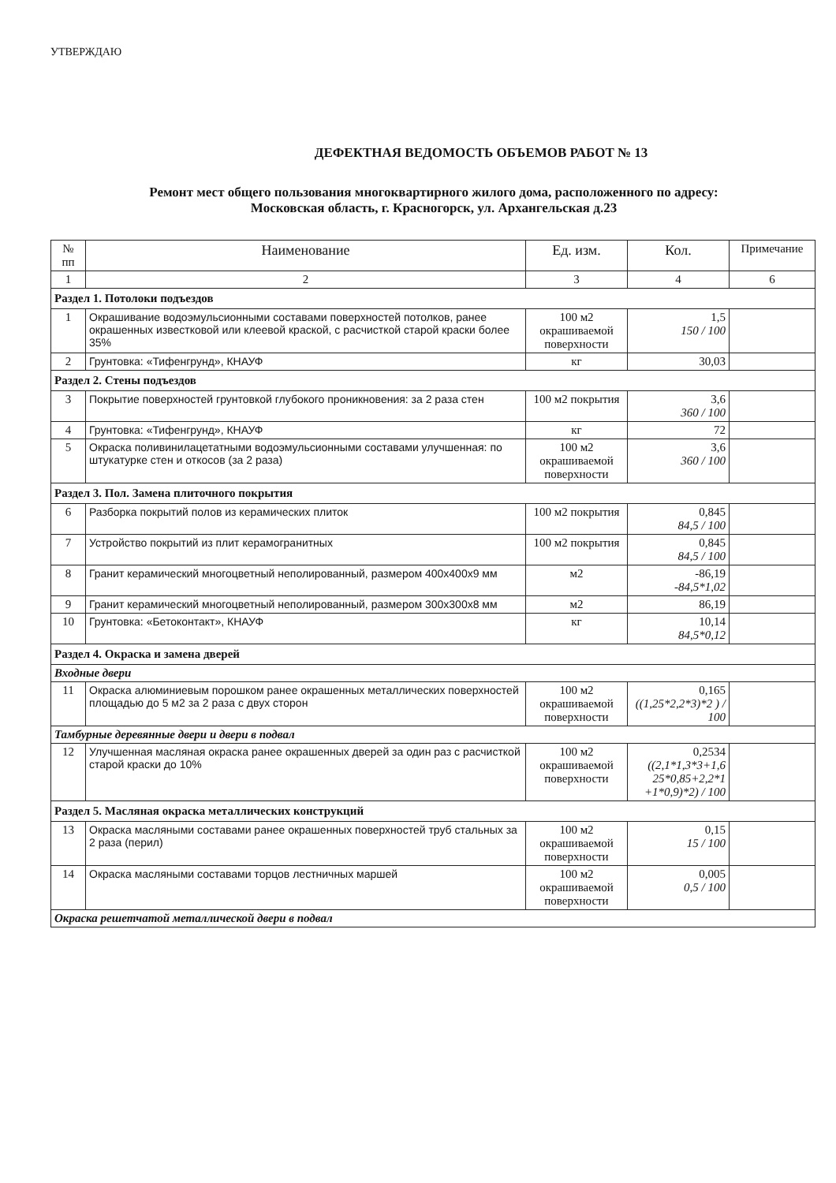УТВЕРЖДАЮ
ДЕФЕКТНАЯ ВЕДОМОСТЬ ОБЪЕМОВ РАБОТ № 13
Ремонт мест общего пользования многоквартирного жилого дома, расположенного по адресу:
Московская область, г. Красногорск, ул. Архангельская д.23
| № пп | Наименование | Ед. изм. | Кол. | Примечание |
| --- | --- | --- | --- | --- |
| 1 | 2 | 3 | 4 | 6 |
| Раздел 1. Потолоки подъездов | | | | |
| 1 | Окрашивание водоэмульсионными составами поверхностей потолков, ранее окрашенных известковой или клеевой краской, с расчисткой старой краски более 35% | 100 м2 окрашиваемой поверхности | 1,5 150 / 100 | |
| 2 | Грунтовка: «Тифенгрунд», КНАУФ | кг | 30,03 | |
| Раздел 2. Стены подъездов | | | | |
| 3 | Покрытие поверхностей грунтовкой глубокого проникновения: за 2 раза стен | 100 м2 покрытия | 3,6 360 / 100 | |
| 4 | Грунтовка: «Тифенгрунд», КНАУФ | кг | 72 | |
| 5 | Окраска поливинилацетатными водоэмульсионными составами улучшенная: по штукатурке стен и откосов (за 2 раза) | 100 м2 окрашиваемой поверхности | 3,6 360 / 100 | |
| Раздел 3. Пол. Замена плиточного покрытия | | | | |
| 6 | Разборка покрытий полов из керамических плиток | 100 м2 покрытия | 0,845 84,5 / 100 | |
| 7 | Устройство покрытий из плит керамогранитных | 100 м2 покрытия | 0,845 84,5 / 100 | |
| 8 | Гранит керамический многоцветный неполированный, размером 400х400х9 мм | м2 | -86,19 -84,5*1,02 | |
| 9 | Гранит керамический многоцветный неполированный, размером 300х300х8 мм | м2 | 86,19 | |
| 10 | Грунтовка: «Бетоконтакт», КНАУФ | кг | 10,14 84,5*0,12 | |
| Раздел 4. Окраска и замена дверей | | | | |
| Входные двери | | | | |
| 11 | Окраска алюминиевым порошком ранее окрашенных металлических поверхностей площадью до 5 м2 за 2 раза с двух сторон | 100 м2 окрашиваемой поверхности | 0,165 ((1,25*2,2*3)*2 ) / 100 | |
| Тамбурные деревянные двери и двери в подвал | | | | |
| 12 | Улучшенная масляная окраска ранее окрашенных дверей за один раз с расчисткой старой краски до 10% | 100 м2 окрашиваемой поверхности | 0,2534 ((2,1*1,3*3+1,6 25*0,85+2,2*1 +1*0,9)*2) / 100 | |
| Раздел 5. Масляная окраска металлических конструкций | | | | |
| 13 | Окраска масляными составами ранее окрашенных поверхностей труб стальных за 2 раза (перил) | 100 м2 окрашиваемой поверхности | 0,15 15 / 100 | |
| 14 | Окраска масляными составами торцов лестничных маршей | 100 м2 окрашиваемой поверхности | 0,005 0,5 / 100 | |
| Окраска решетчатой металлической двери в подвал | | | | |